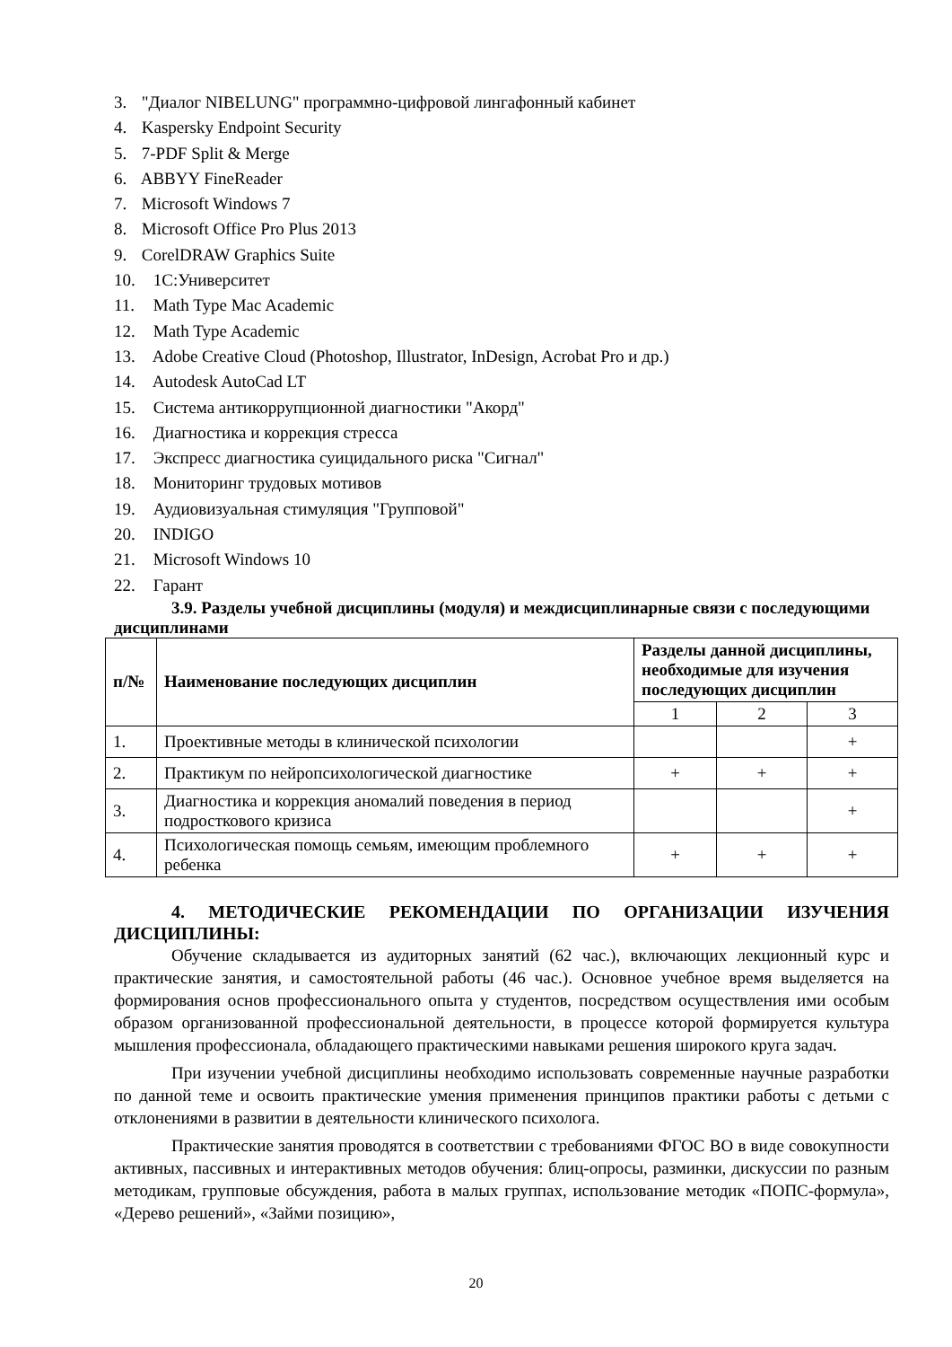3. "Диалог NIBELUNG" программно-цифровой лингафонный кабинет
4. Kaspersky Endpoint Security
5. 7-PDF Split & Merge
6. ABBYY FineReader
7. Microsoft Windows 7
8. Microsoft Office Pro Plus 2013
9. CorelDRAW Graphics Suite
10. 1С:Университет
11. Math Type Mac Academic
12. Math Type Academic
13. Adobe Creative Cloud (Photoshop, Illustrator, InDesign, Acrobat Pro и др.)
14. Autodesk AutoCad LT
15. Система антикоррупционной диагностики "Акорд"
16. Диагностика и коррекция стресса
17. Экспресс диагностика суицидального риска "Сигнал"
18. Мониторинг трудовых мотивов
19. Аудиовизуальная стимуляция "Групповой"
20. INDIGO
21. Microsoft Windows 10
22. Гарант
3.9. Разделы учебной дисциплины (модуля) и междисциплинарные связи с последующими дисциплинами
| п/№ | Наименование последующих дисциплин | Разделы данной дисциплины, необходимые для изучения последующих дисциплин | | |
| --- | --- | --- | --- | --- |
| | | 1 | 2 | 3 |
| 1. | Проективные методы в клинической психологии | | | + |
| 2. | Практикум по нейропсихологической диагностике | + | + | + |
| 3. | Диагностика и коррекция аномалий поведения в период подросткового кризиса | | | + |
| 4. | Психологическая помощь семьям, имеющим проблемного ребенка | + | + | + |
4. МЕТОДИЧЕСКИЕ РЕКОМЕНДАЦИИ ПО ОРГАНИЗАЦИИ ИЗУЧЕНИЯ ДИСЦИПЛИНЫ:
Обучение складывается из аудиторных занятий (62 час.), включающих лекционный курс и практические занятия, и самостоятельной работы (46 час.). Основное учебное время выделяется на формирования основ профессионального опыта у студентов, посредством осуществления ими особым образом организованной профессиональной деятельности, в процессе которой формируется культура мышления профессионала, обладающего практическими навыками решения широкого круга задач.
При изучении учебной дисциплины необходимо использовать современные научные разработки по данной теме и освоить практические умения применения принципов практики работы с детьми с отклонениями в развитии в деятельности клинического психолога.
Практические занятия проводятся в соответствии с требованиями ФГОС ВО в виде совокупности активных, пассивных и интерактивных методов обучения: блиц-опросы, разминки, дискуссии по разным методикам, групповые обсуждения, работа в малых группах, использование методик «ПОПС-формула», «Дерево решений», «Займи позицию»,
20